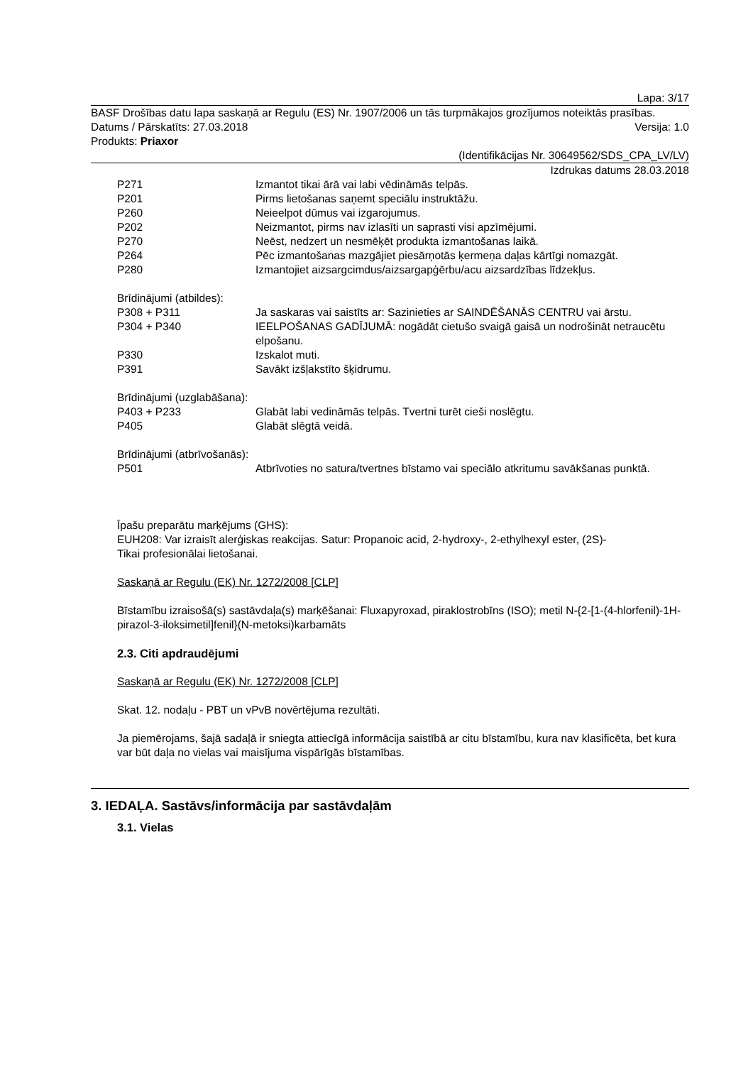Lapa: 3/17
BASF Drošības datu lapa saskaņā ar Regulu (ES) Nr. 1907/2006 un tās turpmākajos grozījumos noteiktās prasības.
Datums / Pārskatīts: 27.03.2018 Versija: 1.0
Produkts: Priaxor
(Identifikācijas Nr. 30649562/SDS_CPA_LV/LV)
Izdrukas datums 28.03.2018
P271 Izmantot tikai ārā vai labi vēdināmās telpās.
P201 Pirms lietošanas saņemt speciālu instruktāžu.
P260 Neieelpot dūmus vai izgarojumus.
P202 Neizmantot, pirms nav izlasīti un saprasti visi apzīmējumi.
P270 Neēst, nedzert un nesmēķēt produkta izmantošanas laikā.
P264 Pēc izmantošanas mazgājiet piesārņotās ķermeņa daļas kārtīgi nomazgāt.
P280 Izmantojiet aizsargcimdus/aizsargapģērbu/acu aizsardzības līdzekļus.
Brīdinājumi (atbildes):
P308 + P311 Ja saskaras vai saistīts ar: Sazinieties ar SAINDĒŠANĀS CENTRU vai ārstu.
P304 + P340 IEELPOŠANAS GADĪJUMĀ: nogādāt cietušo svaigā gaisā un nodrošināt netraucētu elpošanu.
P330 Izskalot muti.
P391 Savākt izšļakstīto šķidrumu.
Brīdinājumi (uzglabāšana):
P403 + P233 Glabāt labi vedināmās telpās. Tvertni turēt cieši noslēgtu.
P405 Glabāt slēgtā veidā.
Brīdinājumi (atbrīvošanās):
P501 Atbrīvoties no satura/tvertnes bīstamo vai speciālo atkritumu savākšanas punktā.
Īpašu preparātu marķējums (GHS):
EUH208: Var izraisīt alerģiskas reakcijas. Satur: Propanoic acid, 2-hydroxy-, 2-ethylhexyl ester, (2S)-
Tikai profesionālai lietošanai.
Saskaņā ar Regulu (EK) Nr. 1272/2008 [CLP]
Bīstamību izraisošā(s) sastāvdaļa(s) marķēšanai: Fluxapyroxad, piraklostrobīns (ISO); metil N-{2-[1-(4-hlorfenil)-1H-pirazol-3-iloksimetil]fenil}(N-metoksi)karbamāts
2.3. Citi apdraudējumi
Saskaņā ar Regulu (EK) Nr. 1272/2008 [CLP]
Skat. 12. nodaļu - PBT un vPvB novērtējuma rezultāti.
Ja piemērojams, šajā sadaļā ir sniegta attiecīgā informācija saistībā ar citu bīstamību, kura nav klasificēta, bet kura var būt daļa no vielas vai maisījuma vispārīgās bīstamības.
3. IEDAĻA. Sastāvs/informācija par sastāvdaļām
3.1. Vielas